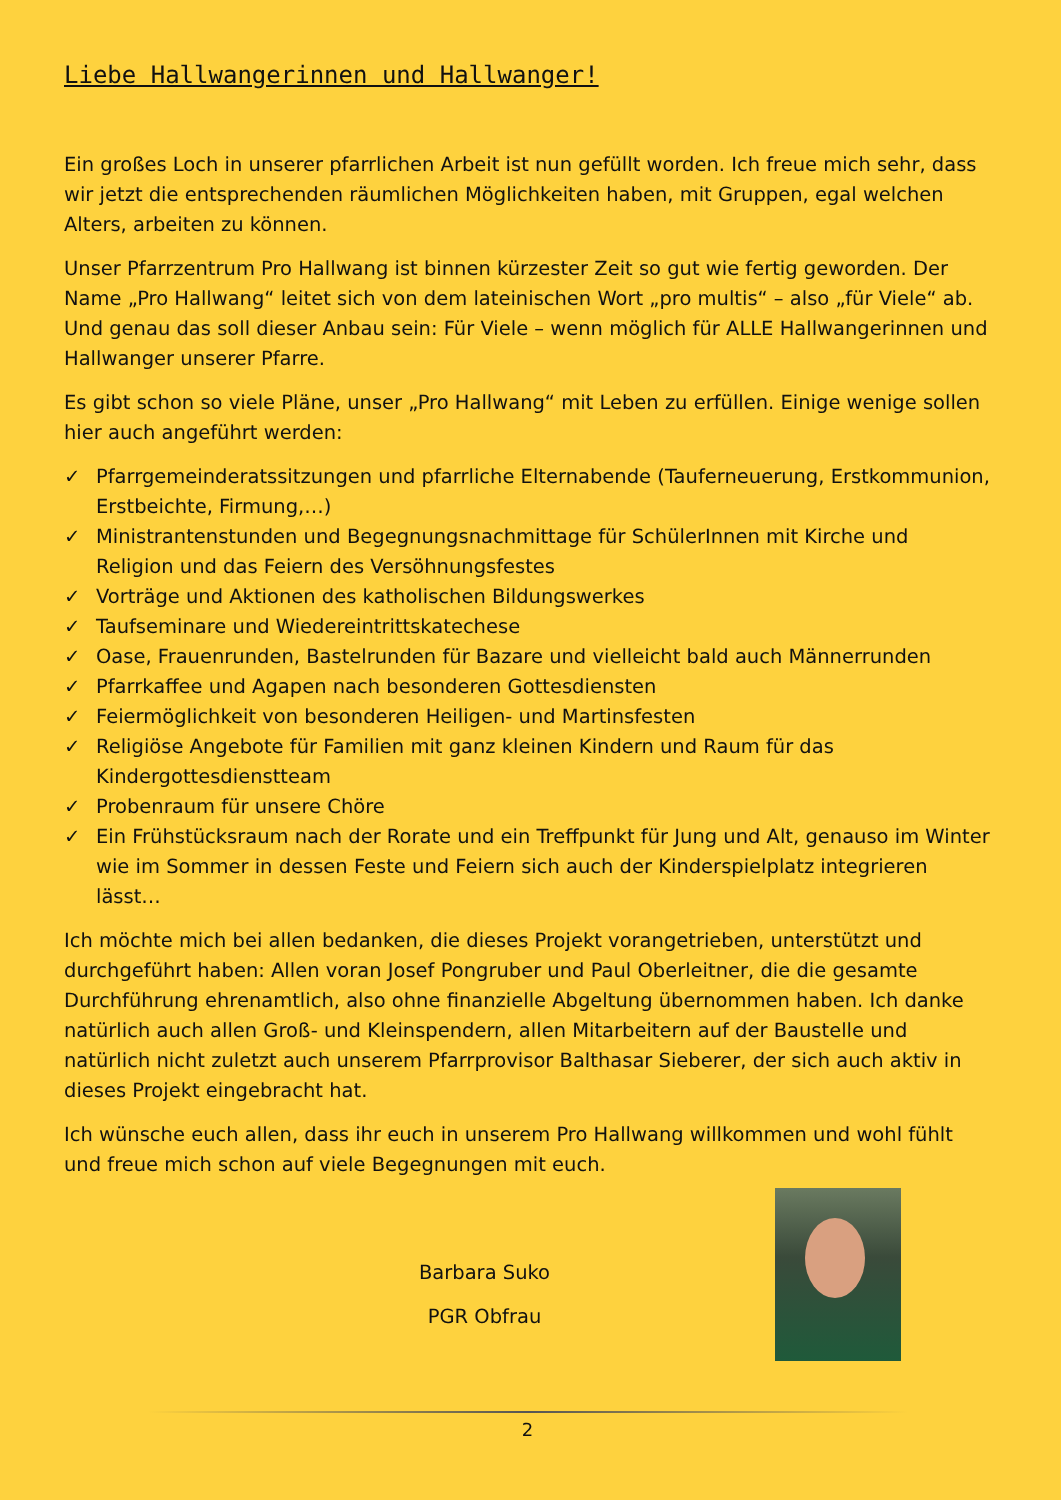Liebe Hallwangerinnen und Hallwanger!
Ein großes Loch in unserer pfarrlichen Arbeit ist nun gefüllt worden. Ich freue mich sehr, dass wir jetzt die entsprechenden räumlichen Möglichkeiten haben, mit Gruppen, egal welchen Alters, arbeiten zu können.
Unser Pfarrzentrum Pro Hallwang ist binnen kürzester Zeit so gut wie fertig geworden. Der Name „Pro Hallwang“ leitet sich von dem lateinischen Wort „pro multis“ – also „für Viele“ ab. Und genau das soll dieser Anbau sein: Für Viele – wenn möglich für ALLE Hallwangerinnen und Hallwanger unserer Pfarre.
Es gibt schon so viele Pläne, unser „Pro Hallwang“ mit Leben zu erfüllen. Einige wenige sollen hier auch angeführt werden:
✓ Pfarrgemeinderatssitzungen und pfarrliche Elternabende (Tauferneuerung, Erstkommunion, Erstbeichte, Firmung,…)
✓ Ministrantenstunden und Begegnungsnachmittage für SchülerInnen mit Kirche und Religion und das Feiern des Versöhnungsfestes
✓ Vorträge und Aktionen des katholischen Bildungswerkes
✓ Taufseminare und Wiedereintrittskatechese
✓ Oase, Frauenrunden, Bastelrunden für Bazare und vielleicht bald auch Männerrunden
✓ Pfarrkaffee und Agapen nach besonderen Gottesdiensten
✓ Feiermöglichkeit von besonderen Heiligen- und Martinsfesten
✓ Religiöse Angebote für Familien mit ganz kleinen Kindern und Raum für das Kindergottesdienstteam
✓ Probenraum für unsere Chöre
✓ Ein Frühstücksraum nach der Rorate und ein Treffpunkt für Jung und Alt, genauso im Winter wie im Sommer in dessen Feste und Feiern sich auch der Kinderspielplatz integrieren lässt…
Ich möchte mich bei allen bedanken, die dieses Projekt vorangetrieben, unterstützt und durchgeführt haben: Allen voran Josef Pongruber und Paul Oberleitner, die die gesamte Durchführung ehrenamtlich, also ohne finanzielle Abgeltung übernommen haben. Ich danke natürlich auch allen Groß- und Kleinspendern, allen Mitarbeitern auf der Baustelle und natürlich nicht zuletzt auch unserem Pfarrprovisor Balthasar Sieberer, der sich auch aktiv in dieses Projekt eingebracht hat.
Ich wünsche euch allen, dass ihr euch in unserem Pro Hallwang willkommen und wohl fühlt und freue mich schon auf viele Begegnungen mit euch.
Barbara Suko
PGR Obfrau
2